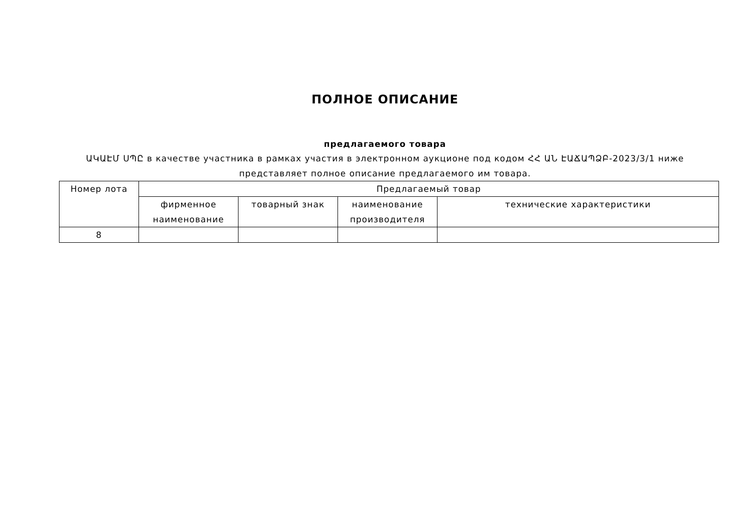ПОЛНОЕ ОПИСАНИЕ
предлагаемого товара
ԱԿԱԷՄ ՍՊԸ в качестве участника в рамках участия в электронном аукционе под кодом ՀՀ ԱՆ ԷԱՃԱՊՁԲ-2023/3/1 ниже
представляет полное описание предлагаемого им товара.
| Номер лота | Предлагаемый товар | | | |
| --- | --- | --- | --- | --- |
| | фирменное наименование | товарный знак | наименование производителя | технические характеристики |
| 8 | | | | |